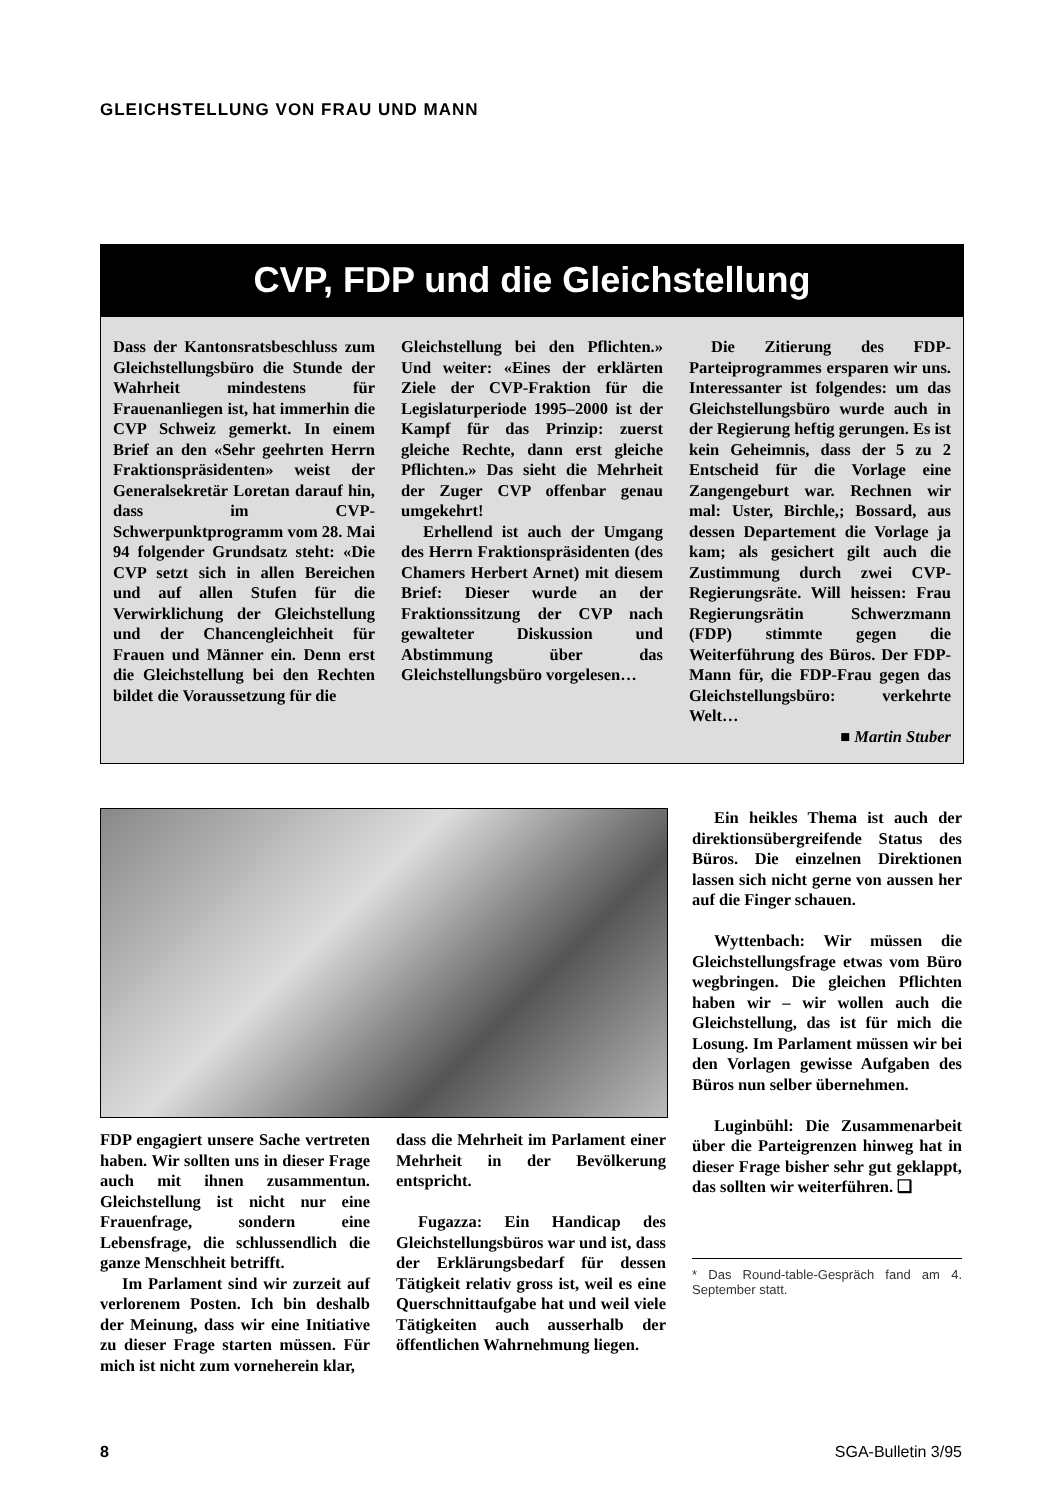GLEICHSTELLUNG VON FRAU UND MANN
CVP, FDP und die Gleichstellung
Dass der Kantonsratsbeschluss zum Gleichstellungsbüro die Stunde der Wahrheit mindestens für Frauenanliegen ist, hat immerhin die CVP Schweiz gemerkt. In einem Brief an den «Sehr geehrten Herrn Fraktionspräsidenten» weist der Generalsekretär Loretan darauf hin, dass im CVP-Schwerpunktprogramm vom 28. Mai 94 folgender Grundsatz steht: «Die CVP setzt sich in allen Bereichen und auf allen Stufen für die Verwirklichung der Gleichstellung und der Chancengleichheit für Frauen und Männer ein. Denn erst die Gleichstellung bei den Rechten bildet die Voraussetzung für die
Gleichstellung bei den Pflichten.» Und weiter: «Eines der erklärten Ziele der CVP-Fraktion für die Legislaturperiode 1995–2000 ist der Kampf für das Prinzip: zuerst gleiche Rechte, dann erst gleiche Pflichten.» Das sieht die Mehrheit der Zuger CVP offenbar genau umgekehrt!
Erhellend ist auch der Umgang des Herrn Fraktionspräsidenten (des Chamers Herbert Arnet) mit diesem Brief: Dieser wurde an der Fraktionssitzung der CVP nach gewalteter Diskussion und Abstimmung über das Gleichstellungsbüro vorgelesen…
Die Zitierung des FDP-Parteiprogrammes ersparen wir uns. Interessanter ist folgendes: um das Gleichstellungsbüro wurde auch in der Regierung heftig gerungen. Es ist kein Geheimnis, dass der 5 zu 2 Entscheid für die Vorlage eine Zangengeburt war. Rechnen wir mal: Uster, Birchle,; Bossard, aus dessen Departement die Vorlage ja kam; als gesichert gilt auch die Zustimmung durch zwei CVP-Regierungsräte. Will heissen: Frau Regierungsrätin Schwerzmann (FDP) stimmte gegen die Weiterführung des Büros. Der FDP-Mann für, die FDP-Frau gegen das Gleichstellungsbüro: verkehrte Welt…
■ Martin Stuber
FDP engagiert unsere Sache vertreten haben. Wir sollten uns in dieser Frage auch mit ihnen zusammentun. Gleichstellung ist nicht nur eine Frauenfrage, sondern eine Lebensfrage, die schlussendlich die ganze Menschheit betrifft.
Im Parlament sind wir zurzeit auf verlorenem Posten. Ich bin deshalb der Meinung, dass wir eine Initiative zu dieser Frage starten müssen. Für mich ist nicht zum vorneherein klar,
dass die Mehrheit im Parlament einer Mehrheit in der Bevölkerung entspricht.
Fugazza: Ein Handicap des Gleichstellungsbüros war und ist, dass der Erklärungsbedarf für dessen Tätigkeit relativ gross ist, weil es eine Querschnittaufgabe hat und weil viele Tätigkeiten auch ausserhalb der öffentlichen Wahrnehmung liegen.
Ein heikles Thema ist auch der direktionsübergreifende Status des Büros. Die einzelnen Direktionen lassen sich nicht gerne von aussen her auf die Finger schauen.
Wyttenbach: Wir müssen die Gleichstellungsfrage etwas vom Büro wegbringen. Die gleichen Pflichten haben wir – wir wollen auch die Gleichstellung, das ist für mich die Losung. Im Parlament müssen wir bei den Vorlagen gewisse Aufgaben des Büros nun selber übernehmen.
Luginbühl: Die Zusammenarbeit über die Parteigrenzen hinweg hat in dieser Frage bisher sehr gut geklappt, das sollten wir weiterführen. ❑
* Das Round-table-Gespräch fand am 4. September statt.
8 SGA-Bulletin 3/95